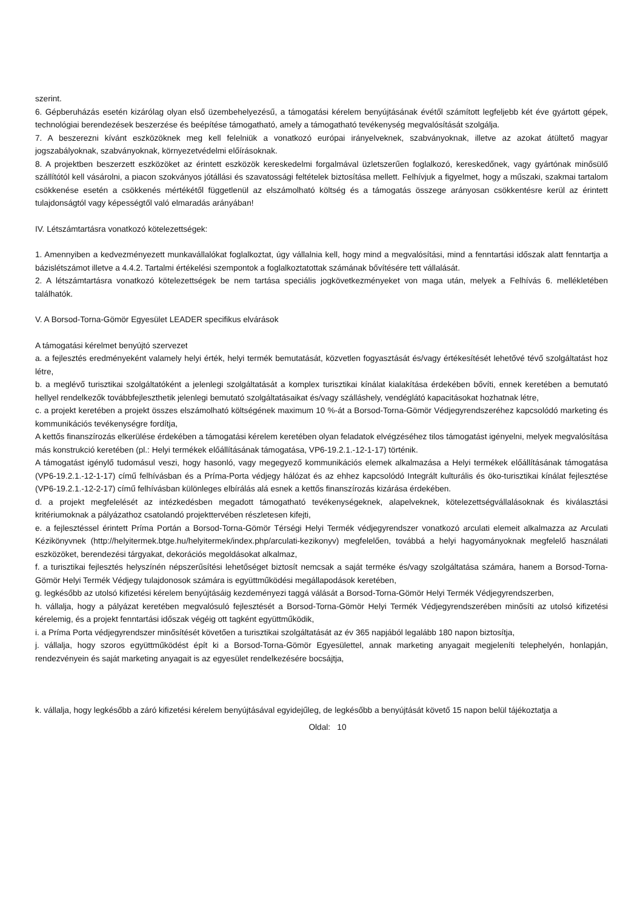szerint.
6. Gépberuházás esetén kizárólag olyan első üzembehelyezésű, a támogatási kérelem benyújtásának évétől számított legfeljebb két éve gyártott gépek, technológiai berendezések beszerzése és beépítése támogatható, amely a támogatható tevékenység megvalósítását szolgálja.
7. A beszerezni kívánt eszközöknek meg kell felelniük a vonatkozó európai irányelveknek, szabványoknak, illetve az azokat átültető magyar jogszabályoknak, szabványoknak, környezetvédelmi előírásoknak.
8. A projektben beszerzett eszközöket az érintett eszközök kereskedelmi forgalmával üzletszerűen foglalkozó, kereskedőnek, vagy gyártónak minősülő szállítótól kell vásárolni, a piacon szokványos jótállási és szavatossági feltételek biztosítása mellett. Felhívjuk a figyelmet, hogy a műszaki, szakmai tartalom csökkenése esetén a csökkenés mértékétől függetlenül az elszámolható költség és a támogatás összege arányosan csökkentésre kerül az érintett tulajdonságtól vagy képességtől való elmaradás arányában!
IV. Létszámtartásra vonatkozó kötelezettségek:
1. Amennyiben a kedvezményezett munkavállalókat foglalkoztat, úgy vállalnia kell, hogy mind a megvalósítási, mind a fenntartási időszak alatt fenntartja a bázislétszámot illetve a 4.4.2. Tartalmi értékelési szempontok a foglalkoztatottak számának bővítésére tett vállalását.
2. A létszámtartásra vonatkozó kötelezettségek be nem tartása speciális jogkövetkezményeket von maga után, melyek a Felhívás 6. mellékletében találhatók.
V. A Borsod-Torna-Gömör Egyesület LEADER specifikus elvárások
A támogatási kérelmet benyújtó szervezet
a. a fejlesztés eredményeként valamely helyi érték, helyi termék bemutatását, közvetlen fogyasztását és/vagy értékesítését lehetővé tévő szolgáltatást hoz létre,
b. a meglévő turisztikai szolgáltatóként a jelenlegi szolgáltatását a komplex turisztikai kínálat kialakítása érdekében bővíti, ennek keretében a bemutató hellyel rendelkezők továbbfejleszthetik jelenlegi bemutató szolgáltatásaikat és/vagy szálláshely, vendéglátó kapacitásokat hozhatnak létre,
c. a projekt keretében a projekt összes elszámolható költségének maximum 10 %-át a Borsod-Torna-Gömör Védjegyrendszeréhez kapcsolódó marketing és kommunikációs tevékenységre fordítja,
A kettős finanszírozás elkerülése érdekében a támogatási kérelem keretében olyan feladatok elvégzéséhez tilos támogatást igényelni, melyek megvalósítása más konstrukció keretében (pl.: Helyi termékek előállításának támogatása, VP6-19.2.1.-12-1-17) történik.
A támogatást igénylő tudomásul veszi, hogy hasonló, vagy megegyező kommunikációs elemek alkalmazása a Helyi termékek előállításának támogatása (VP6-19.2.1.-12-1-17) című felhívásban és a Príma-Porta védjegy hálózat és az ehhez kapcsolódó Integrált kulturális és öko-turisztikai kínálat fejlesztése (VP6-19.2.1.-12-2-17) című felhívásban különleges elbírálás alá esnek a kettős finanszírozás kizárása érdekében.
d. a projekt megfelelését az intézkedésben megadott támogatható tevékenységeknek, alapelveknek, kötelezettségvállalásoknak és kiválasztási kritériumoknak a pályázathoz csatolandó projekttervében részletesen kifejti,
e. a fejlesztéssel érintett Príma Portán a Borsod-Torna-Gömör Térségi Helyi Termék védjegyrendszer vonatkozó arculati elemeit alkalmazza az Arculati Kézikönyvnek (http://helyitermek.btge.hu/helyitermek/index.php/arculati-kezikonyv) megfelelően, továbbá a helyi hagyományoknak megfelelő használati eszközöket, berendezési tárgyakat, dekorációs megoldásokat alkalmaz,
f. a turisztikai fejlesztés helyszínén népszerűsítési lehetőséget biztosít nemcsak a saját terméke és/vagy szolgáltatása számára, hanem a Borsod-Torna-Gömör Helyi Termék Védjegy tulajdonosok számára is együttműködési megállapodások keretében,
g. legkésőbb az utolsó kifizetési kérelem benyújtásáig kezdeményezi taggá válását a Borsod-Torna-Gömör Helyi Termék Védjegyrendszerben,
h. vállalja, hogy a pályázat keretében megvalósuló fejlesztését a Borsod-Torna-Gömör Helyi Termék Védjegyrendszerében minősíti az utolsó kifizetési kérelemig, és a projekt fenntartási időszak végéig ott tagként együttműködik,
i. a Príma Porta védjegyrendszer minősítését követően a turisztikai szolgáltatását az év 365 napjából legalább 180 napon biztosítja,
j. vállalja, hogy szoros együttműködést épít ki a Borsod-Torna-Gömör Egyesülettel, annak marketing anyagait megjeleníti telephelyén, honlapján, rendezvényein és saját marketing anyagait is az egyesület rendelkezésére bocsájtja,
k. vállalja, hogy legkésőbb a záró kifizetési kérelem benyújtásával egyidejűleg, de legkésőbb a benyújtását követő 15 napon belül tájékoztatja a
Oldal: 10